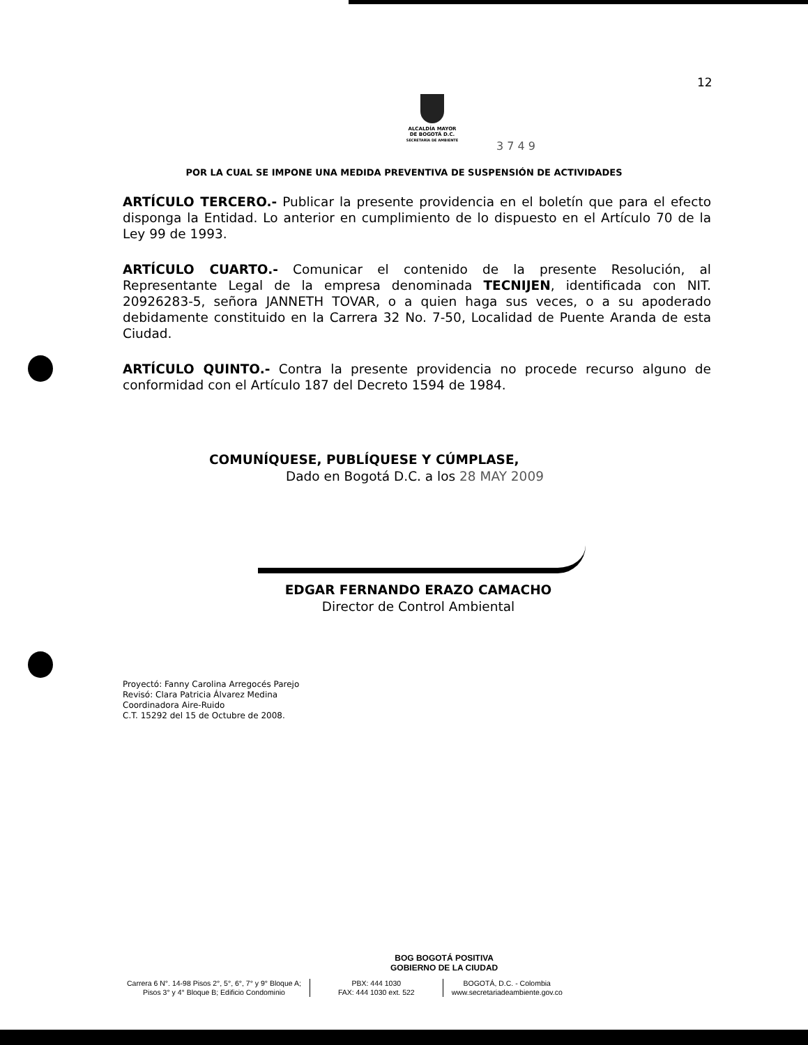12
ALCALDÍA MAYOR
DE BOGOTÁ D.C.
SECRETARÍA DE AMBIENTE
3 7 4 9
POR LA CUAL SE IMPONE UNA MEDIDA PREVENTIVA DE SUSPENSIÓN DE ACTIVIDADES
ARTÍCULO TERCERO.- Publicar la presente providencia en el boletín que para el efecto disponga la Entidad. Lo anterior en cumplimiento de lo dispuesto en el Artículo 70 de la Ley 99 de 1993.
ARTÍCULO CUARTO.- Comunicar el contenido de la presente Resolución, al Representante Legal de la empresa denominada TECNIJEN, identificada con NIT. 20926283-5, señora JANNETH TOVAR, o a quien haga sus veces, o a su apoderado debidamente constituido en la Carrera 32 No. 7-50, Localidad de Puente Aranda de esta Ciudad.
ARTÍCULO QUINTO.- Contra la presente providencia no procede recurso alguno de conformidad con el Artículo 187 del Decreto 1594 de 1984.
COMUNÍQUESE, PUBLÍQUESE Y CÚMPLASE,
Dado en Bogotá D.C. a los 28 MAY 2009
EDGAR FERNANDO ERAZO CAMACHO
Director de Control Ambiental
Proyectó: Fanny Carolina Arregocés Parejo
Revisó: Clara Patricia Álvarez Medina
Coordinadora Aire-Ruido
C.T. 15292 del 15 de Octubre de 2008.
BOG BOGOTÁ POSITIVA
GOBIERNO DE LA CIUDAD
Carrera 6 N°. 14-98 Pisos 2°, 5°, 6°, 7° y 9° Bloque A;
Pisos 3° y 4° Bloque B; Edificio Condominio
PBX: 444 1030
FAX: 444 1030 ext. 522
BOGOTÁ, D.C. - Colombia
www.secretariadeambiente.gov.co